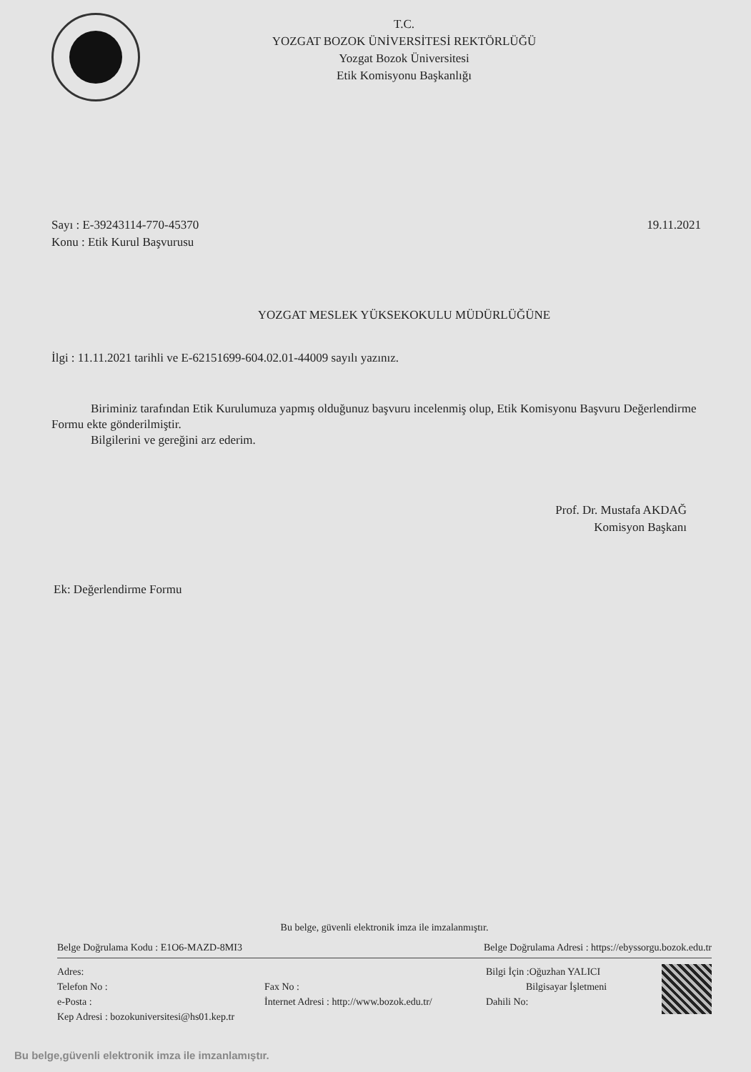T.C.
YOZGAT BOZOK ÜNİVERSİTESİ REKTÖRLÜĞÜ
Yozgat Bozok Üniversitesi
Etik Komisyonu Başkanlığı
Sayı : E-39243114-770-45370
Konu : Etik Kurul Başvurusu
19.11.2021
YOZGAT MESLEK YÜKSEKOKULU MÜDÜRLÜĞÜNE
İlgi : 11.11.2021 tarihli ve E-62151699-604.02.01-44009 sayılı yazınız.
Biriminiz tarafından Etik Kurulumuza yapmış olduğunuz başvuru incelenmiş olup, Etik Komisyonu Başvuru Değerlendirme Formu ekte gönderilmiştir.
Bilgilerini ve gereğini arz ederim.
Prof. Dr. Mustafa AKDAĞ
Komisyon Başkanı
Ek: Değerlendirme Formu
Bu belge, güvenli elektronik imza ile imzalanmıştır.
Belge Doğrulama Kodu : E1O6-MAZD-8MI3 Belge Doğrulama Adresi : https://ebyssorgu.bozok.edu.tr
Adres:
Telefon No :
e-Posta :
Kep Adresi : bozokuniversitesi@hs01.kep.tr
Fax No :
İnternet Adresi : http://www.bozok.edu.tr/
Bilgi İçin :Oğuzhan YALICI
Bilgisayar İşletmeni
Dahili No:
Bu belge,güvenli elektronik imza ile imzanlamıştır.